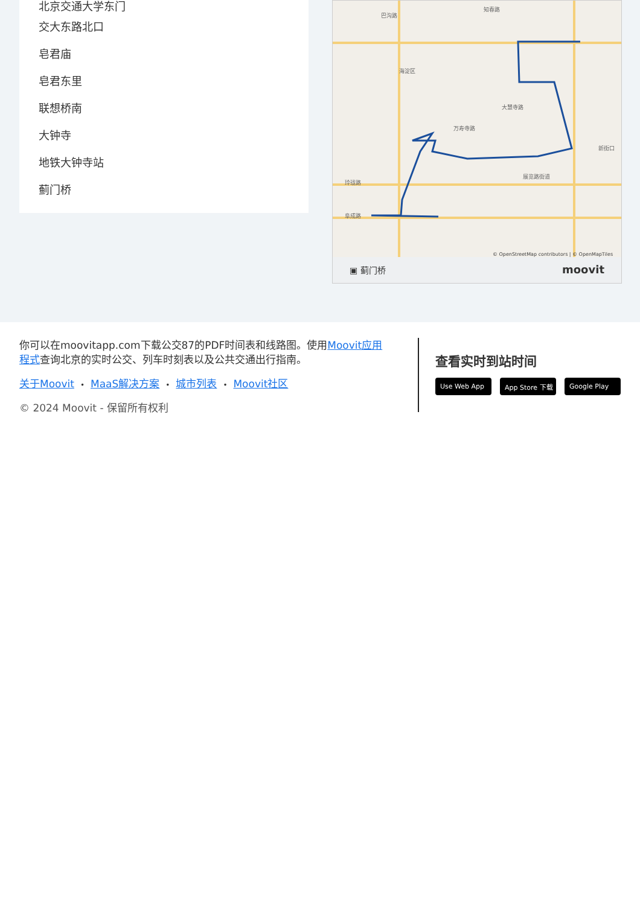北京交通大学东门
交大东路北口
皂君庙
皂君东里
联想桥南
大钟寺
地铁大钟寺站
蓟门桥
巴沟路
知春路
海淀区
万寿寺路
大慧寺路
展览路街道
玲珑路
阜成路
新街口
© OpenStreetMap contributors | © OpenMapTiles
▣ 蓟门桥 moovit
你可以在moovitapp.com下载公交87的PDF时间表和线路图。使用Moovit应用程式查询北京的实时公交、列车时刻表以及公共交通出行指南。
关于Moovit • MaaS解决方案 • 城市列表 • Moovit社区
© 2024 Moovit - 保留所有权利
查看实时到站时间
Use Web App App Store 下载 Google Play